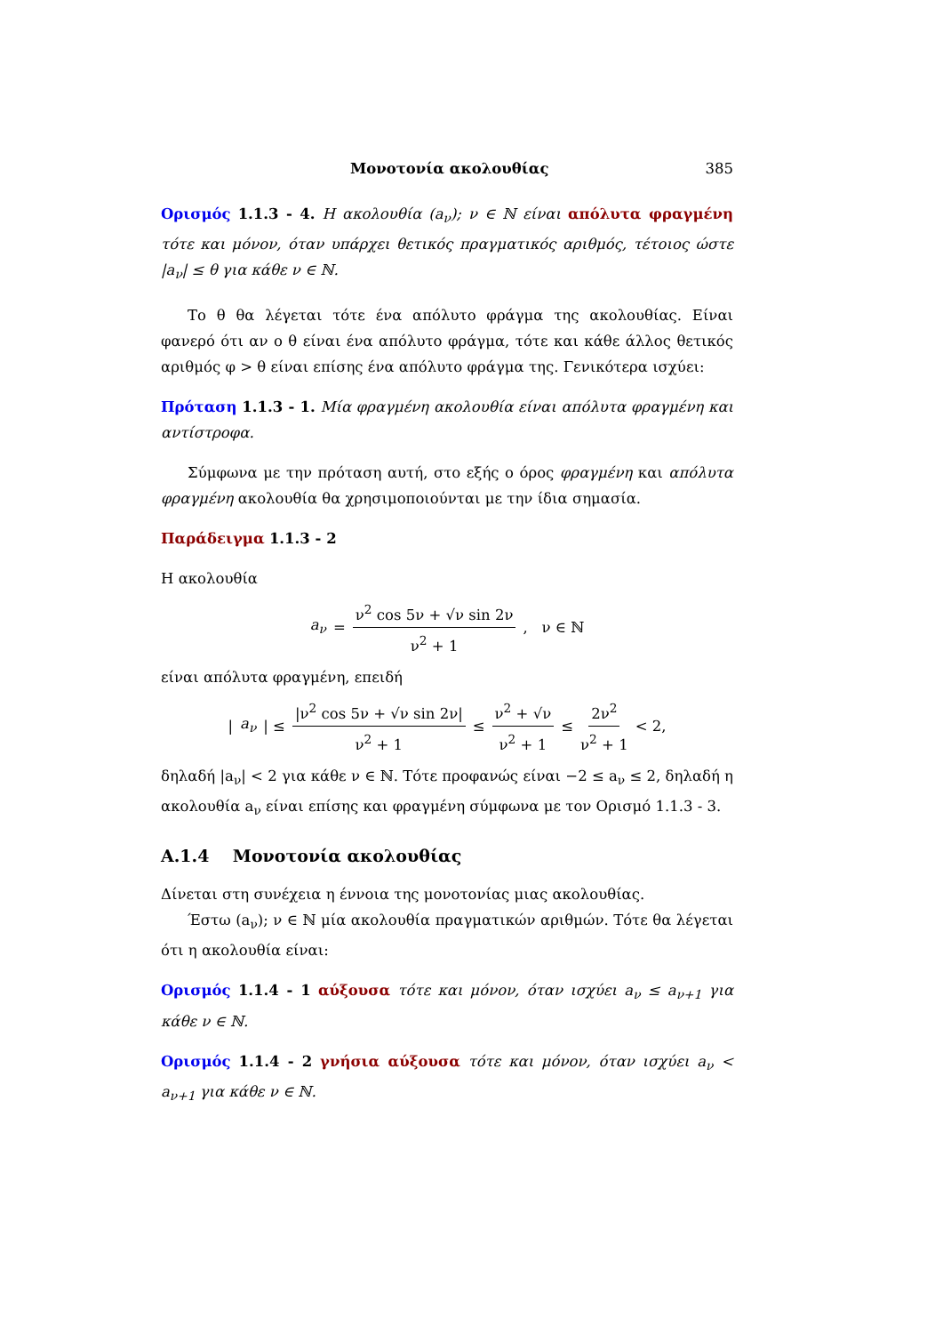Μονοτονία ακολουθίας 385
Ορισμός 1.1.3 - 4. Η ακολουθία (a<sub>ν</sub>); ν ∈ ℕ είναι απόλυτα φραγμένη τότε και μόνον, όταν υπάρχει θετικός πραγματικός αριθμός, τέτοιος ώστε |a<sub>ν</sub>| ≤ θ για κάθε ν ∈ ℕ.
Το θ θα λέγεται τότε ένα απόλυτο φράγμα της ακολουθίας. Είναι φανερό ότι αν ο θ είναι ένα απόλυτο φράγμα, τότε και κάθε άλλος θετικός αριθμός φ > θ είναι επίσης ένα απόλυτο φράγμα της. Γενικότερα ισχύει:
Πρόταση 1.1.3 - 1. Μία φραγμένη ακολουθία είναι απόλυτα φραγμένη και αντίστροφα.
Σύμφωνα με την πρόταση αυτή, στο εξής ο όρος φραγμένη και απόλυτα φραγμένη ακολουθία θα χρησιμοποιούνται με την ίδια σημασία.
Παράδειγμα 1.1.3 - 2
Η ακολουθία
a<sub>ν</sub> = ν<sup>2</sup> cos 5ν + √ν sin 2ν ν<sup>2</sup> + 1 , ν ∈ ℕ
είναι απόλυτα φραγμένη, επειδή
| a<sub>ν</sub> | ≤ |ν<sup>2</sup> cos 5ν + √ν sin 2ν| ν<sup>2</sup> + 1 ≤ ν<sup>2</sup> + √ν ν<sup>2</sup> + 1 ≤ 2ν<sup>2</sup> ν<sup>2</sup> + 1 < 2,
δηλαδή |a<sub>ν</sub>| < 2 για κάθε ν ∈ ℕ. Τότε προφανώς είναι −2 ≤ a<sub>ν</sub> ≤ 2, δηλαδή η ακολουθία a<sub>ν</sub> είναι επίσης και φραγμένη σύμφωνα με τον Ορισμό 1.1.3 - 3.
A.1.4 Μονοτονία ακολουθίας
Δίνεται στη συνέχεια η έννοια της μονοτονίας μιας ακολουθίας.
Έστω (a<sub>ν</sub>); ν ∈ ℕ μία ακολουθία πραγματικών αριθμών. Τότε θα λέγεται ότι η ακολουθία είναι:
Ορισμός 1.1.4 - 1 αύξουσα τότε και μόνον, όταν ισχύει a<sub>ν</sub> ≤ a<sub>ν+1</sub> για κάθε ν ∈ ℕ.
Ορισμός 1.1.4 - 2 γνήσια αύξουσα τότε και μόνον, όταν ισχύει a<sub>ν</sub> < a<sub>ν+1</sub> για κάθε ν ∈ ℕ.